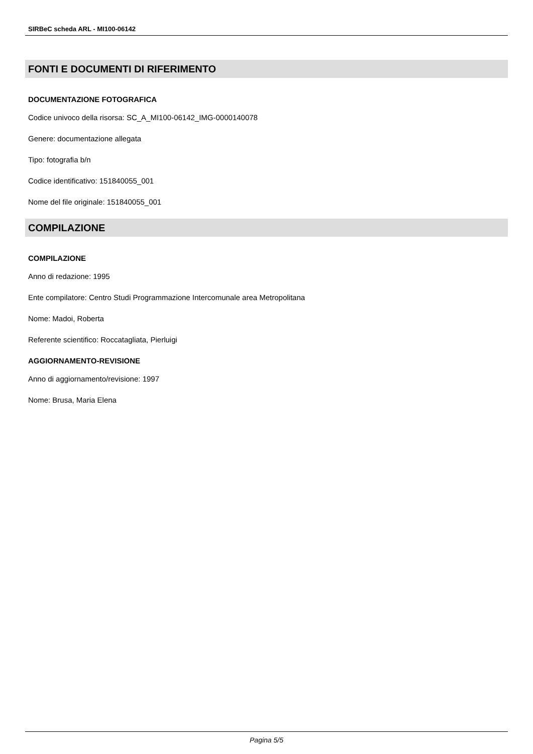SIRBeC scheda ARL - MI100-06142
FONTI E DOCUMENTI DI RIFERIMENTO
DOCUMENTAZIONE FOTOGRAFICA
Codice univoco della risorsa: SC_A_MI100-06142_IMG-0000140078
Genere: documentazione allegata
Tipo: fotografia b/n
Codice identificativo: 151840055_001
Nome del file originale: 151840055_001
COMPILAZIONE
COMPILAZIONE
Anno di redazione: 1995
Ente compilatore: Centro Studi Programmazione Intercomunale area Metropolitana
Nome: Madoi, Roberta
Referente scientifico: Roccatagliata, Pierluigi
AGGIORNAMENTO-REVISIONE
Anno di aggiornamento/revisione: 1997
Nome: Brusa, Maria Elena
Pagina 5/5